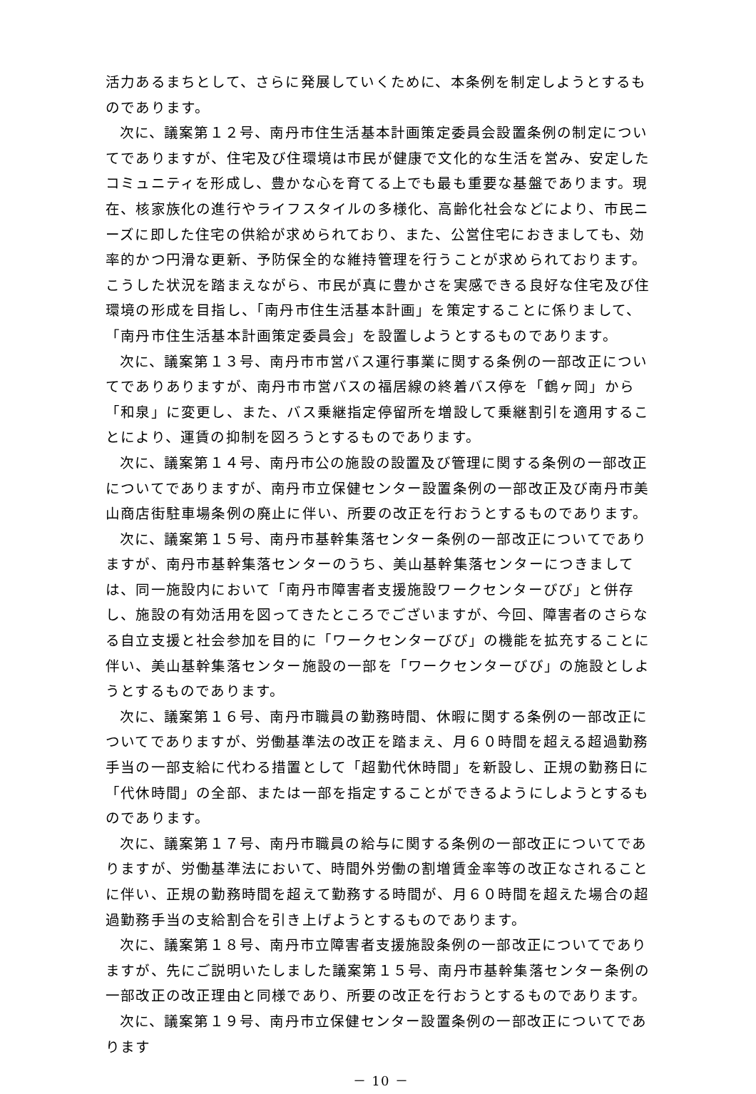活力あるまちとして、さらに発展していくために、本条例を制定しようとするものであります。
次に、議案第１２号、南丹市住生活基本計画策定委員会設置条例の制定についてでありますが、住宅及び住環境は市民が健康で文化的な生活を営み、安定したコミュニティを形成し、豊かな心を育てる上でも最も重要な基盤であります。現在、核家族化の進行やライフスタイルの多様化、高齢化社会などにより、市民ニーズに即した住宅の供給が求められており、また、公営住宅におきましても、効率的かつ円滑な更新、予防保全的な維持管理を行うことが求められております。こうした状況を踏まえながら、市民が真に豊かさを実感できる良好な住宅及び住環境の形成を目指し、「南丹市住生活基本計画」を策定することに係りまして、「南丹市住生活基本計画策定委員会」を設置しようとするものであります。
次に、議案第１３号、南丹市市営バス運行事業に関する条例の一部改正についてでありありますが、南丹市市営バスの福居線の終着バス停を「鶴ヶ岡」から「和泉」に変更し、また、バス乗継指定停留所を増設して乗継割引を適用することにより、運賃の抑制を図ろうとするものであります。
次に、議案第１４号、南丹市公の施設の設置及び管理に関する条例の一部改正についてでありますが、南丹市立保健センター設置条例の一部改正及び南丹市美山商店街駐車場条例の廃止に伴い、所要の改正を行おうとするものであります。
次に、議案第１５号、南丹市基幹集落センター条例の一部改正についてでありますが、南丹市基幹集落センターのうち、美山基幹集落センターにつきましては、同一施設内において「南丹市障害者支援施設ワークセンターびび」と併存し、施設の有効活用を図ってきたところでございますが、今回、障害者のさらなる自立支援と社会参加を目的に「ワークセンターびび」の機能を拡充することに伴い、美山基幹集落センター施設の一部を「ワークセンターびび」の施設としようとするものであります。
次に、議案第１６号、南丹市職員の勤務時間、休暇に関する条例の一部改正についてでありますが、労働基準法の改正を踏まえ、月６０時間を超える超過勤務手当の一部支給に代わる措置として「超勤代休時間」を新設し、正規の勤務日に「代休時間」の全部、または一部を指定することができるようにしようとするものであります。
次に、議案第１７号、南丹市職員の給与に関する条例の一部改正についてでありますが、労働基準法において、時間外労働の割増賃金率等の改正なされることに伴い、正規の勤務時間を超えて勤務する時間が、月６０時間を超えた場合の超過勤務手当の支給割合を引き上げようとするものであります。
次に、議案第１８号、南丹市立障害者支援施設条例の一部改正についてでありますが、先にご説明いたしました議案第１５号、南丹市基幹集落センター条例の一部改正の改正理由と同様であり、所要の改正を行おうとするものであります。
次に、議案第１９号、南丹市立保健センター設置条例の一部改正についてであります
－ 10 －